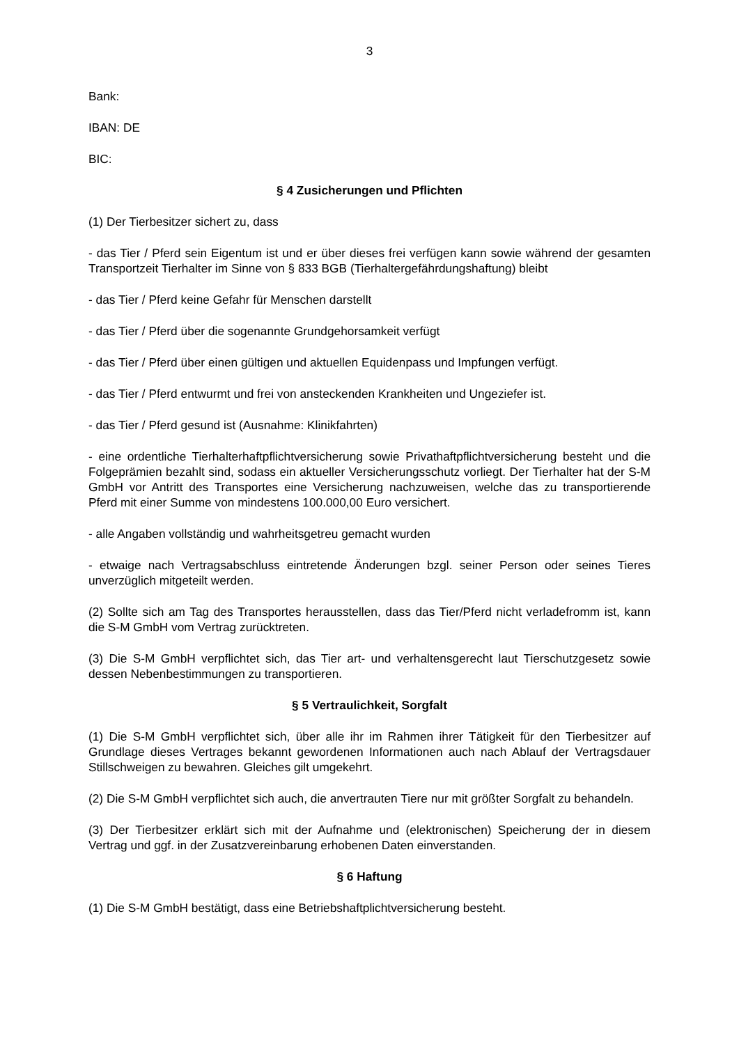3
Bank:
IBAN: DE
BIC:
§ 4 Zusicherungen und Pflichten
(1) Der Tierbesitzer sichert zu, dass
- das Tier / Pferd sein Eigentum ist und er über dieses frei verfügen kann sowie während der gesamten Transportzeit Tierhalter im Sinne von § 833 BGB (Tierhaltergefährdungshaftung) bleibt
- das Tier / Pferd keine Gefahr für Menschen darstellt
- das Tier / Pferd über die sogenannte Grundgehorsamkeit verfügt
- das Tier / Pferd über einen gültigen und aktuellen Equidenpass und Impfungen verfügt.
- das Tier / Pferd entwurmt und frei von ansteckenden Krankheiten und Ungeziefer ist.
- das Tier / Pferd gesund ist (Ausnahme: Klinikfahrten)
- eine ordentliche Tierhalterhaftpflichtversicherung sowie Privathaftpflichtversicherung besteht und die Folgeprämien bezahlt sind, sodass ein aktueller Versicherungsschutz vorliegt. Der Tierhalter hat der S-M GmbH vor Antritt des Transportes eine Versicherung nachzuweisen, welche das zu transportierende Pferd mit einer Summe von mindestens 100.000,00 Euro versichert.
- alle Angaben vollständig und wahrheitsgetreu gemacht wurden
- etwaige nach Vertragsabschluss eintretende Änderungen bzgl. seiner Person oder seines Tieres unverzüglich mitgeteilt werden.
(2) Sollte sich am Tag des Transportes herausstellen, dass das Tier/Pferd nicht verladefromm ist, kann die S-M GmbH vom Vertrag zurücktreten.
(3) Die S-M GmbH verpflichtet sich, das Tier art- und verhaltensgerecht laut Tierschutzgesetz sowie dessen Nebenbestimmungen zu transportieren.
§ 5 Vertraulichkeit, Sorgfalt
(1) Die S-M GmbH verpflichtet sich, über alle ihr im Rahmen ihrer Tätigkeit für den Tierbesitzer auf Grundlage dieses Vertrages bekannt gewordenen Informationen auch nach Ablauf der Vertragsdauer Stillschweigen zu bewahren. Gleiches gilt umgekehrt.
(2) Die S-M GmbH verpflichtet sich auch, die anvertrauten Tiere nur mit größter Sorgfalt zu behandeln.
(3) Der Tierbesitzer erklärt sich mit der Aufnahme und (elektronischen) Speicherung der in diesem Vertrag und ggf. in der Zusatzvereinbarung erhobenen Daten einverstanden.
§ 6 Haftung
(1) Die S-M GmbH bestätigt, dass eine Betriebshaftplichtversicherung besteht.